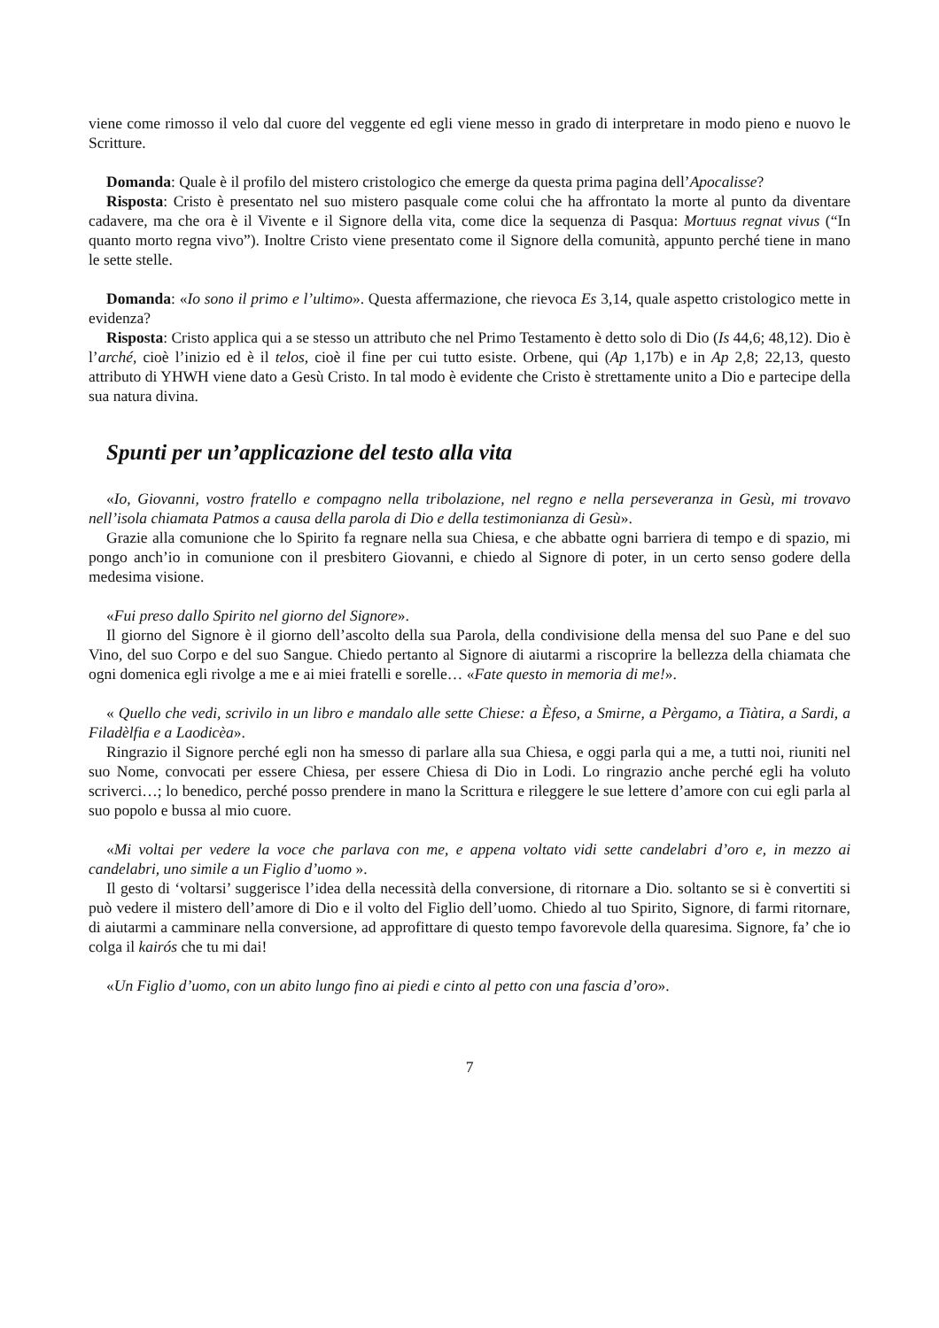viene come rimosso il velo dal cuore del veggente ed egli viene messo in grado di interpretare in modo pieno e nuovo le Scritture.
Domanda: Quale è il profilo del mistero cristologico che emerge da questa prima pagina dell’Apocalisse?
Risposta: Cristo è presentato nel suo mistero pasquale come colui che ha affrontato la morte al punto da diventare cadavere, ma che ora è il Vivente e il Signore della vita, come dice la sequenza di Pasqua: Mortuus regnat vivus (“In quanto morto regna vivo”). Inoltre Cristo viene presentato come il Signore della comunità, appunto perché tiene in mano le sette stelle.
Domanda: «Io sono il primo e l’ultimo». Questa affermazione, che rievoca Es 3,14, quale aspetto cristologico mette in evidenza?
Risposta: Cristo applica qui a se stesso un attributo che nel Primo Testamento è detto solo di Dio (Is 44,6; 48,12). Dio è l’arché, cioè l’inizio ed è il telos, cioè il fine per cui tutto esiste. Orbene, qui (Ap 1,17b) e in Ap 2,8; 22,13, questo attributo di YHWH viene dato a Gesù Cristo. In tal modo è evidente che Cristo è strettamente unito a Dio e partecipe della sua natura divina.
Spunti per un’applicazione del testo alla vita
«Io, Giovanni, vostro fratello e compagno nella tribolazione, nel regno e nella perseveranza in Gesù, mi trovavo nell’isola chiamata Patmos a causa della parola di Dio e della testimonianza di Gesù».
Grazie alla comunione che lo Spirito fa regnare nella sua Chiesa, e che abbatte ogni barriera di tempo e di spazio, mi pongo anch’io in comunione con il presbitero Giovanni, e chiedo al Signore di poter, in un certo senso godere della medesima visione.
«Fui preso dallo Spirito nel giorno del Signore».
Il giorno del Signore è il giorno dell’ascolto della sua Parola, della condivisione della mensa del suo Pane e del suo Vino, del suo Corpo e del suo Sangue. Chiedo pertanto al Signore di aiutarmi a riscoprire la bellezza della chiamata che ogni domenica egli rivolge a me e ai miei fratelli e sorelle… «Fate questo in memoria di me!».
« Quello che vedi, scrivilo in un libro e mandalo alle sette Chiese: a Èfeso, a Smirne, a Pèrgamo, a Tiàtira, a Sardi, a Filadèlfia e a Laodicèa».
Ringrazio il Signore perché egli non ha smesso di parlare alla sua Chiesa, e oggi parla qui a me, a tutti noi, riuniti nel suo Nome, convocati per essere Chiesa, per essere Chiesa di Dio in Lodi. Lo ringrazio anche perché egli ha voluto scriverci…; lo benedico, perché posso prendere in mano la Scrittura e rileggere le sue lettere d’amore con cui egli parla al suo popolo e bussa al mio cuore.
«Mi voltai per vedere la voce che parlava con me, e appena voltato vidi sette candelabri d’oro e, in mezzo ai candelabri, uno simile a un Figlio d’uomo ».
Il gesto di ‘voltarsi’ suggerisce l’idea della necessità della conversione, di ritornare a Dio. soltanto se si è convertiti si può vedere il mistero dell’amore di Dio e il volto del Figlio dell’uomo. Chiedo al tuo Spirito, Signore, di farmi ritornare, di aiutarmi a camminare nella conversione, ad approfittare di questo tempo favorevole della quaresima. Signore, fa’ che io colga il kairós che tu mi dai!
«Un Figlio d’uomo, con un abito lungo fino ai piedi e cinto al petto con una fascia d’oro».
7